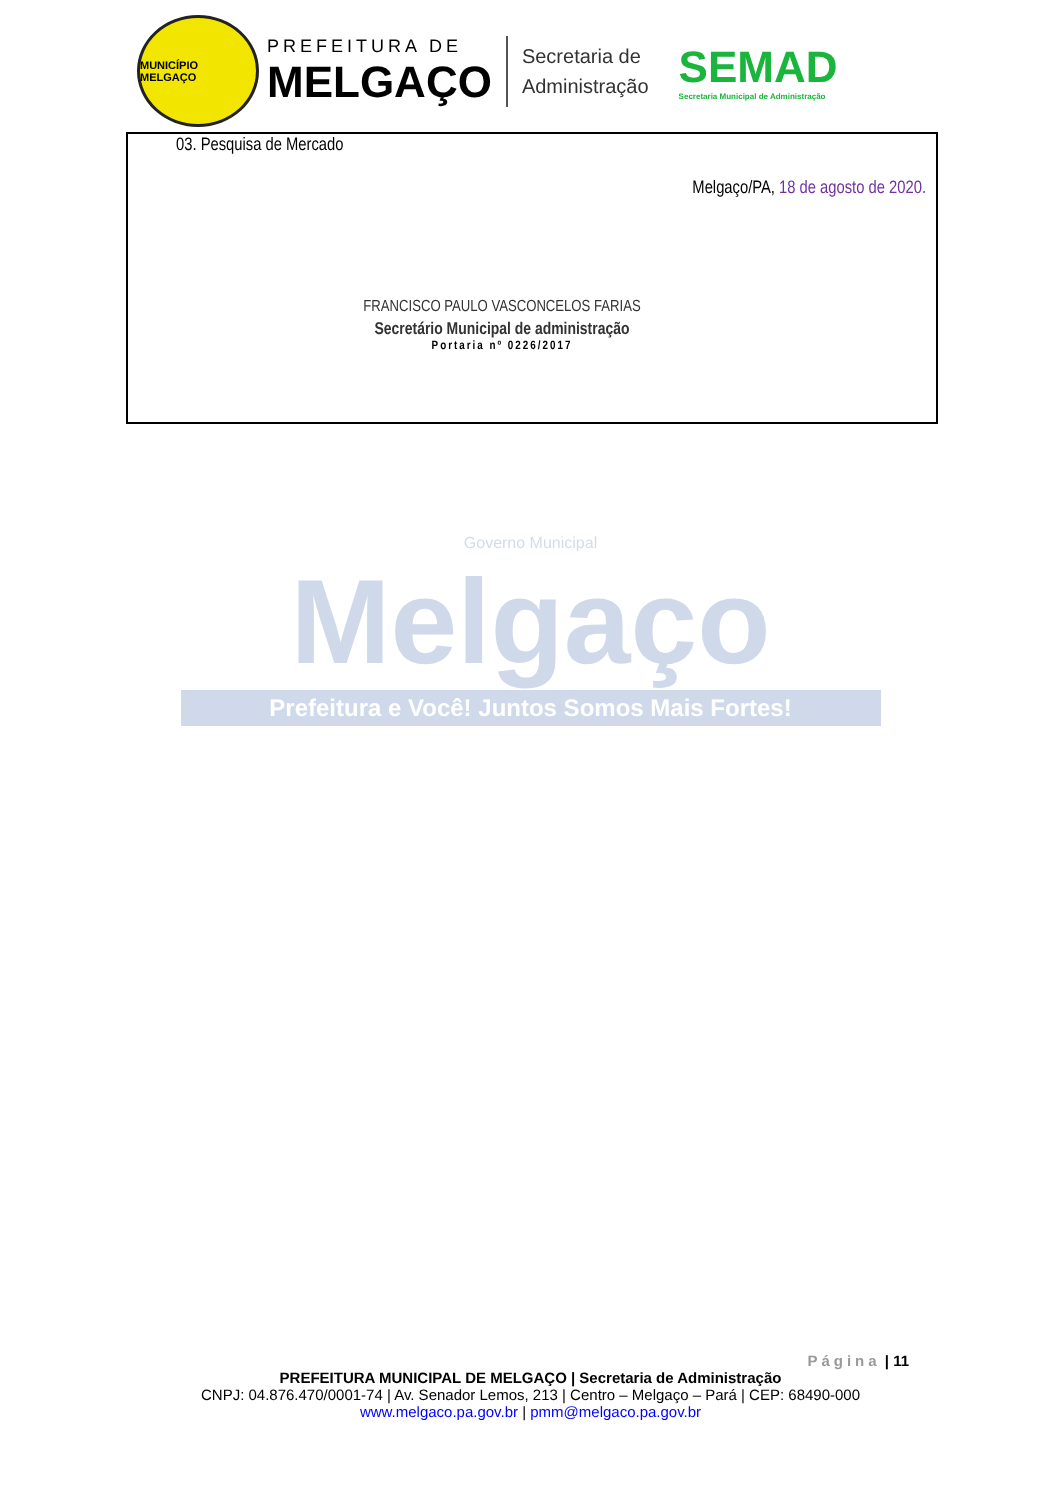MUNICÍPIO MELGAÇO
PREFEITURA DE
MELGAÇO
Secretaria de
Administração
SEMAD
Secretaria Municipal de Administração
03. Pesquisa de Mercado
Melgaço/PA, 18 de agosto de 2020.
FRANCISCO PAULO VASCONCELOS FARIAS
Secretário Municipal de administração
Portaria nº 0226/2017
Governo Municipal
Melgaço
Prefeitura e Você! Juntos Somos Mais Fortes!
Página | 11
PREFEITURA MUNICIPAL DE MELGAÇO | Secretaria de Administração
CNPJ: 04.876.470/0001-74 | Av. Senador Lemos, 213 | Centro – Melgaço – Pará | CEP: 68490-000
www.melgaco.pa.gov.br | pmm@melgaco.pa.gov.br